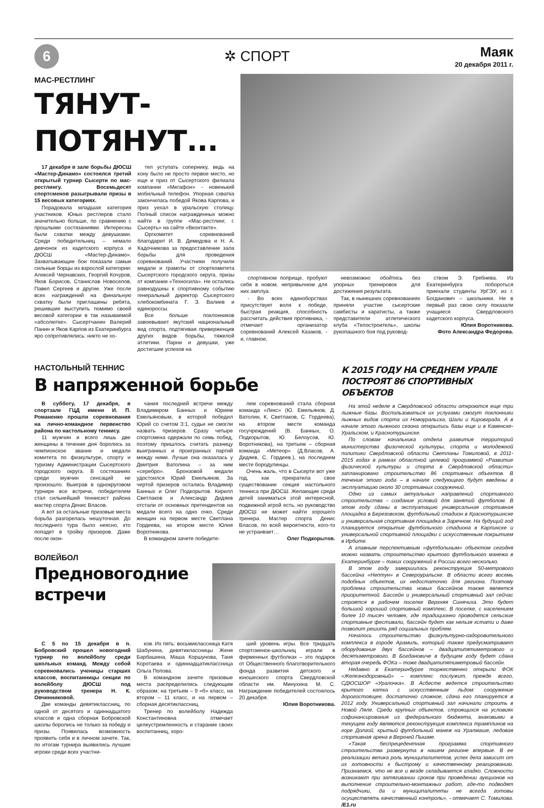6
✲ СПОРТ Маяк
20 декабря 2011 г.
МАС-РЕСТЛИНГ
ТЯНУТ-ПОТЯНУТ...
17 декабря в зале борьбы ДЮСШ «Мастер-Динамо» состоялся третий открытый турнир Сысерти по мас-рестлингу. Восемьдесят спортсменов разыгрывали призы в 15 весовых категориях.
Порадовала младшая категория участников. Юных рестлеров стало значительно больше, по сравнению с прошлыми состязаниями. Интересны были схватки между девушками. Среди победительниц – немало девчонок из кадетского корпуса и ДЮСШ «Мастер-Динамо». Захватывающие бои показали самые сильные борцы из взрослой категории: Алексей Чернавских, Георгий Кочуров, Яков Борисов, Станислав Новоселов, Павел Сергеев и другие. Уже после всех награждений на финальную схватку были приглашены ребята, решившие выступить помимо своей весовой категории в так называемой «абсолютке». Сысертчанин Валерий Панин и Яков Карпов из Екатеринбурга яро сопротивлялись: никто не хо-
тел уступать сопернику, ведь на кону было не просто первое место, но еще и приз от Сысертского филиала компании «Мегафон» - новенький мобильный телефон. Упорная схватка закончилась победой Якова Карпова, и приз уехал в уральскую столицу. Полный список награжденных можно найти в группе «Мас-рестлинг, г. Сысерть» на сайте «Вконтакте».
Оргкомитет соревнований благодарит И. В. Демидова и Н. А. Кадочникова за предоставление зала борьбы для проведения соревнований. Участники получили медали и грамоты от спорткомитета Сысертского городского округа, призы от компании «Техносила». Не остались равнодушны к спортивному событию генеральный директор Сысертского хлебокомбината Г. З. Валиев и единороссы.
Все больше поклонников завоевывает якутский национальный вид спорта, подтягивая приверженцев других видов борьбы, тяжелой атлетики. Парни и девушки, уже достигшие успехов на
спортивном поприще, пробуют себя в новом, непривычном для них амплуа.
- Во всех единоборствах присутствует воля к победе, быстрая реакция, способность рассчитать действия противника, - отмечает организатор соревнований Алексей Казаков, - и, главное,
невозможно обойтись без упорных тренировок для достижения результата.
Так, в нынешних соревнованиях приняли участие сысертские самбисты и каратисты, а также представители атлетического клуба «Телостроитель», школы рукопашного боя под руковод-
ством Э. Гребнева. Из Екатеринбурга побороться приехали студенты УрГЭУ, из г. Богданович – школьники. Не в первый раз свою силу показали учащиеся Свердловского кадетского корпуса.
Юлия Воротникова.
Фото Александра Федорова.
НАСТОЛЬНЫЙ ТЕННИС
В напряженной борьбе
В субботу, 17 декабря, в спортзале ГЦД имени И. П. Романенко прошли соревнования на лично-командное первенство района по настольному теннису.
11 мужчин и всего лишь две женщины в течение дня боролись за чемпионское звание и медали комитета по физкультуре, спорту и туризму Администрации Сысертского городского округа. В состязаниях среди мужчин сенсаций не произошло. Выиграв в однокруговом турнире все встречи, победителем стал сильнейший теннисист района мастер спорта Денис Власов.
А вот за остальные призовые места борьба разгорелась нешуточная. До последнего тура было неясно, кто попадет в тройку призеров. Даже после окон-
чания последней встречи между Владимиром Банных и Юрием Емельяновым, в которой победил Юрий со счетом 3:1, судьи не смогли назвать призеров. Сразу четыре спортсмена одержали по семь побед, поэтому пришлось считать разницу выигранных и проигранных партий между ними. Лучше она оказалась у Дмитрия Ватолина – за ним «серебро». Бронзовой медали удостоился Юрий Емельянов. За чертой призеров остались Владимир Банных и Олег Подкорытов. Кирилл Светлаков и Александр Дидяев отстали от основных претендентов на медали всего на одно очко. Среди женщин на первом месте Светлана Гордеева, на втором месте Юлия Воротникова.
В командном зачете победите-
лем соревнований стала сборная команда «Лекс» (Ю. Емельянов, Д. Ватолин, К. Светлаков, С. Гордеева), на втором месте команда госучреждений (В. Банных, О. Подкорытов, Ю. Белоусов, Ю. Воротникова), на третьем – сборная команда «Метеор» (Д.Власов, А. Дидяев, С. Гордеев.), на последнем месте бородулинцы.
Очень жаль, что в Сысерти вот уже год, как прекратила свое существование секция настольного тенниса при ДЮСШ. Желающие среди детей заниматься этой интересной, подвижной игрой есть, но руководство ДЮСШ не может найти хорошего тренера. Мастер спорта Денис Власов, по всей вероятности, кого-то не устраивает…
Олег Подкорытов.
ВОЛЕЙБОЛ
Предновогодние встречи
С 5 по 15 декабря в п. Бобровский прошел новогодний турнир по волейболу среди школьных команд. Между собой соревновались ученицы старших классов, воспитанницы секции по волейболу ДЮСШ под руководством тренера Н. К. Овчинниковой.
Две команды девятиклассниц, по одной от десятого и одиннадцатого классов и одна сборная Бобровской школы боролись не только за победу и призы. Появилась возможность проявить себя и в личном зачете. Так, по итогам турнира выявились лучшие игроки среди всех участни-
ков. Их пять: восьмиклассница Катя Шабунина, девятиклассницы Женя Барбашина, Маша Коршунова, Таня Коротаева и одиннадцатиклассница Ольга Попова.
В командном зачете призовые места распределились следующим образом: на третьем – 9 «б» класс, на втором – 11 класс, и на первом – сборная десятиклассниц.
Тренер по волейболу Надежда Константиновна отмечает целеустремленность и старание своих воспитанниц, хоро-
ший уровень игры. Все тридцать спортсменок-школьниц играли в фирменных футболках – это подарок от Общественного благотворительного фонда развития детского и юношеского спорта Свердловской области им. Минухина М. С. Награждение победителей состоялось 20 декабря.
Юлия Воротникова.
К 2015 ГОДУ НА СРЕДНЕМ УРАЛЕ ПОСТРОЯТ 86 СПОРТИВНЫХ ОБЪЕКТОВ
На этой неделе в Свердловской области откроются еще три лыжные базы. Воспользоваться их услугами смогут поклонники лыжных видов спорта из Новоуральска, Шали и Кировграда. А в начале этого лыжного сезона открылись базы еще и в Каменске-Уральском, и Краснотурьинске.
По словам начальника отдела развития территорий министерства физической культуры, спорта и молодежной политики Свердловской области Светланы Томиловой, в 2011-2015 годах в рамках областной целевой программой «Развитие физической культуры и спорта в Свердловской области» запланировано строительство 86 спортивных объектов. В течение этого года – в начале следующего будут введены в эксплуатацию около 30 спортивных сооружений.
Одно из самых актуальных направлений спортивного строительства - создание условий для занятий футболом. В этом году сданы в эксплуатацию универсальная спортивная площадка в Березовском, футбольный стадион в Краснотурьинске и универсальная спортивная площадка в Заречном. На будущий год планируется открытие футбольного стадиона в Карпинске и универсальной спортивной площадки с искусственным покрытием в Ирбите.
А главным перспективным «футбольным» объектом сегодня можно назвать строительство крытого футбольного манежа в Екатеринбурге – таких сооружений в России всего несколько.
В этом году завершилась реконструкция 50-метрового бассейна «Нептун» в Североуральске. В области всего восемь подобных объектов, их недостаточно для региона. Поэтому проблема строительства новых бассейнов также является приоритетной. Бассейн и универсальный спортивный зал сейчас строятся в рабочем поселке Верхняя Синячиха. Это будет большой хороший спортивный комплекс. В поселке, с населением более 10 тысяч человек, где традиционно проводятся сельские спортивные фестивали, бассейн будет как нельзя кстати и даже позволит решить ряд социальных проблем.
Началось строительство физкультурно-оздоровительного комплекса в городе Арамиль, который также предусматривает оборудование двух бассейнов – двадцатипятиметрового и десятиметрового. В Богдановиче в будущем году будет сдана вторая очередь ФОКа – тоже двадцатипятиметровый бассейн.
Недавно в Екатеринбурге торжественно открыли ФОК «Железнодорожный» – комплекс послужит, прежде всего, СДЮСШОР «Уралочка». В Асбесте ведется строительство крытого катка с искусственным льдом: сооружение дорогостоящее, достаточно сложное, сдача его планируется в 2012 году. Универсальный спортивный зал начинали строить в Новой Ляле. Среди крупных объектов, строящихся на условиях софинансирования из федерального бюджета, знаковыми в текущем году являются реконструкция комплекса трамплинов на горе Долгой, крытый футбольный манеж на Уралмаше, ледовая спортивная арена в Верхней Пышме.
«Такая беспрецедентная программа спортивного строительства развернута в нашем регионе впервые. В ее реализации велика роль муниципалитетов, успех дела зависит от их готовности к быстрому и качественному реагированию. Признаемся, что не все и везде складывается гладко. Сложности возникают при затягивании сроков при проведении аукционов на выполнение строительно-монтажных работ, где-то подводят подрядчики, да и муниципалитеты не всегда готовы осуществлять качественный контроль», - отмечает С. Томилова. /E1.ru